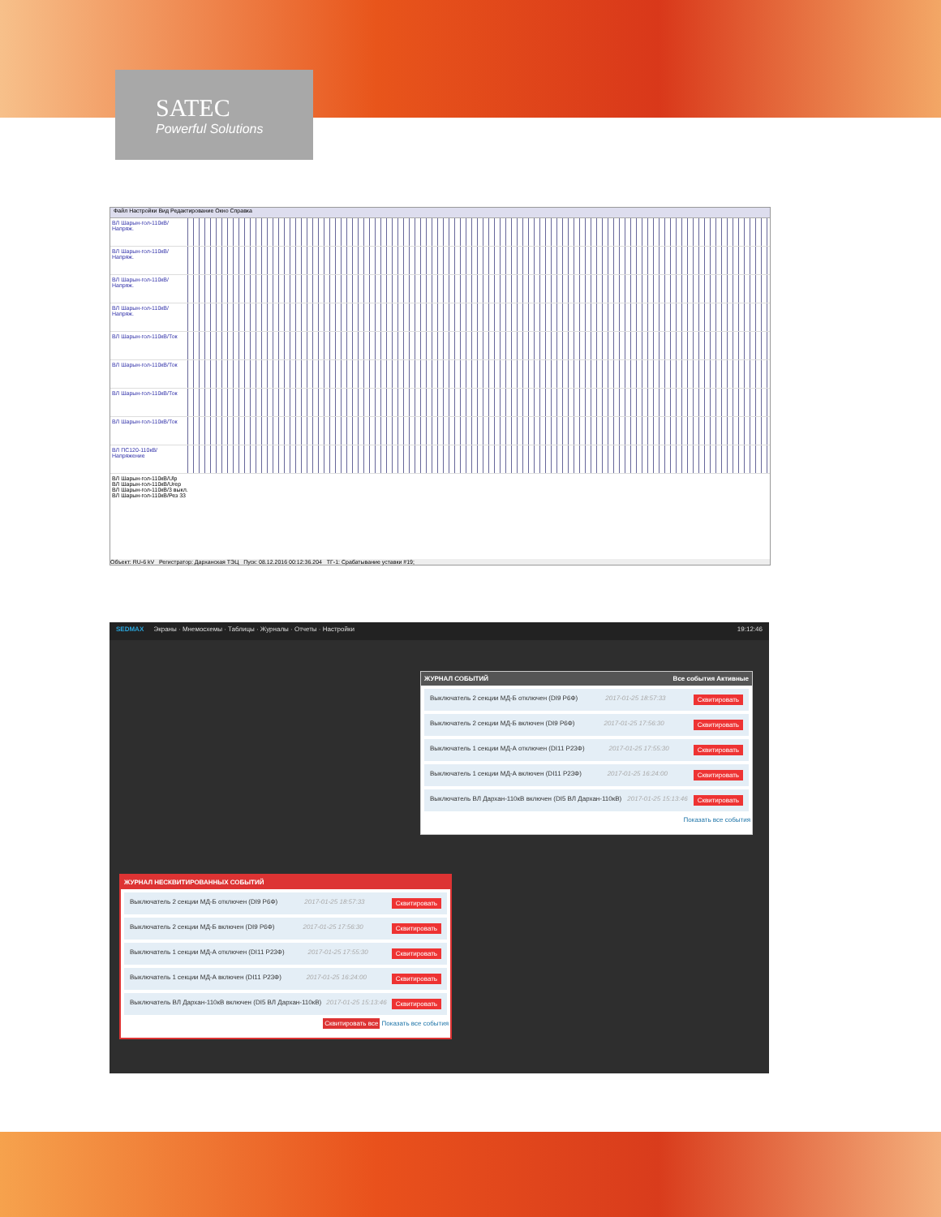SATEC
Powerful Solutions
Файл Настройки Вид Редактирование Окно Справка
ВЛ Шарын-гол-110кВ/Напряж.
ВЛ Шарын-гол-110кВ/Напряж.
ВЛ Шарын-гол-110кВ/Напряж.
ВЛ Шарын-гол-110кВ/Напряж.
ВЛ Шарын-гол-110кВ/Ток
ВЛ Шарын-гол-110кВ/Ток
ВЛ Шарын-гол-110кВ/Ток
ВЛ Шарын-гол-110кВ/Ток
ВЛ ПС120-110кВ/Напряжение
ВЛ Шарын-гол-110кВ/Ulp
ВЛ Шарын-гол-110кВ/Urep
ВЛ Шарын-гол-110кВ/3 выкл.
ВЛ Шарын-гол-110кВ/Рез 33
Объект: RU-6 kV Регистратор: Дарханская ТЭЦ Пуск: 08.12.2016 00:12:36.204 ТГ-1: Срабатывание уставки #19;
SEDMAX Экраны · Мнемосхемы · Таблицы · Журналы · Отчеты · Настройки 19:12:46
ЖУРНАЛ СОБЫТИЙ Все события Активные
Выключатель 2 секции МД-Б отключен (DI9 Р6Ф) 2017-01-25 18:57:33 Сквитировать
Выключатель 2 секции МД-Б включен (DI9 Р6Ф) 2017-01-25 17:56:30 Сквитировать
Выключатель 1 секции МД-А отключен (DI11 Р23Ф) 2017-01-25 17:55:30 Сквитировать
Выключатель 1 секции МД-А включен (DI11 Р23Ф) 2017-01-25 16:24:00 Сквитировать
Выключатель ВЛ Дархан-110кВ включен (DI5 ВЛ Дархан-110кВ) 2017-01-25 15:13:46 Сквитировать
Показать все события
ЖУРНАЛ НЕСКВИТИРОВАННЫХ СОБЫТИЙ
Выключатель 2 секции МД-Б отключен (DI9 Р6Ф) 2017-01-25 18:57:33 Сквитировать
Выключатель 2 секции МД-Б включен (DI9 Р6Ф) 2017-01-25 17:56:30 Сквитировать
Выключатель 1 секции МД-А отключен (DI11 Р23Ф) 2017-01-25 17:55:30 Сквитировать
Выключатель 1 секции МД-А включен (DI11 Р23Ф) 2017-01-25 16:24:00 Сквитировать
Выключатель ВЛ Дархан-110кВ включен (DI5 ВЛ Дархан-110кВ) 2017-01-25 15:13:46 Сквитировать
Сквитировать все Показать все события